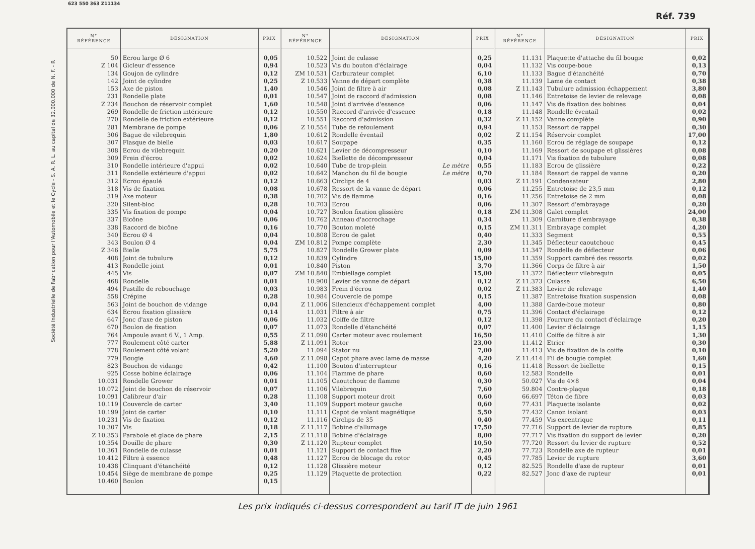623 550 363 Z11134
Réf. 739
Société Industrielle de Fabrication pour l'Automobile et le Cycle - S. A. R. L. au capital de 32.000.000 de N. F. - R
| N° RÉFÉRENCE | DÉSIGNATION | PRIX |
| --- | --- | --- |
| 50 | Ecrou large Ø 6 | 0,05 |
| Z 104 | Gicleur d'essence | 0,94 |
| 134 | Goujon de cylindre | 0,12 |
| 142 | Joint de cylindre | 0,25 |
| 153 | Axe de piston | 1,40 |
| 231 | Rondelle plate | 0,01 |
| Z 234 | Bouchon de réservoir complet | 1,60 |
| 269 | Rondelle de friction intérieure | 0,12 |
| 270 | Rondelle de friction extérieure | 0,12 |
| 281 | Membrane de pompe | 0,06 |
| 306 | Bague de vilebrequin | 1,80 |
| 307 | Flasque de bielle | 0,03 |
| 308 | Ecrou de vilebrequin | 0,20 |
| 309 | Frein d'écrou | 0,02 |
| 310 | Rondelle intérieure d'appui | 0,02 |
| 311 | Rondelle extérieure d'appui | 0,02 |
| 312 | Ecrou épaulé | 0,12 |
| 318 | Vis de fixation | 0,08 |
| 319 | Axe moteur | 0,38 |
| 320 | Silent-bloc | 0,28 |
| 335 | Vis fixation de pompe | 0,04 |
| 337 | Bicône | 0,06 |
| 338 | Raccord de bicône | 0,16 |
| 340 | Ecrou Ø 4 | 0,04 |
| 343 | Boulon Ø 4 | 0,04 |
| Z 346 | Bielle | 5,75 |
| 408 | Joint de tubulure | 0,12 |
| 413 | Rondelle joint | 0,01 |
| 445 | Vis | 0,07 |
| 468 | Rondelle | 0,01 |
| 494 | Pastille de rebouchage | 0,03 |
| 558 | Crépine | 0,28 |
| 563 | Joint de bouchon de vidange | 0,04 |
| 634 | Ecrou fixation glissière | 0,14 |
| 647 | Jonc d'axe de piston | 0,06 |
| 670 | Boulon de fixation | 0,07 |
| 764 | Ampoule avant 6 V., 1 Amp. | 0,55 |
| 777 | Roulement côté carter | 5,88 |
| 778 | Roulement côté volant | 5,20 |
| 779 | Bougie | 4,60 |
| 823 | Bouchon de vidange | 0,42 |
| 925 | Cosse bobine éclairage | 0,06 |
| 10.031 | Rondelle Grower | 0,01 |
| 10.072 | Joint de bouchon de réservoir | 0,07 |
| 10.091 | Calibreur d'air | 0,28 |
| 10.119 | Couvercle de carter | 3,40 |
| 10.199 | Joint de carter | 0,10 |
| 10.231 | Vis de fixation | 0,12 |
| 10.307 | Vis | 0,18 |
| Z 10.353 | Parabole et glace de phare | 2,15 |
| 10.354 | Douille de phare | 0,30 |
| 10.361 | Rondelle de culasse | 0,01 |
| 10.412 | Filtre à essence | 0,48 |
| 10.438 | Clinquant d'étanchéité | 0,12 |
| 10.454 | Siège de membrane de pompe | 0,25 |
| 10.460 | Boulon | 0,15 |
| N° RÉFÉRENCE | DÉSIGNATION | PRIX |
| --- | --- | --- |
| 10.522 | Joint de culasse | 0,25 |
| 10.523 | Vis du bouton d'éclairage | 0,04 |
| ZM 10.531 | Carburateur complet | 6,10 |
| Z 10.533 | Vanne de départ complète | 0,38 |
| 10.546 | Joint de filtre à air | 0,08 |
| 10.547 | Joint de raccord d'admission | 0,08 |
| 10.548 | Joint d'arrivée d'essence | 0,06 |
| 10.550 | Raccord d'arrivée d'essence | 0,18 |
| 10.551 | Raccord d'admission | 0,32 |
| Z 10.554 | Tube de refoulement | 0,94 |
| 10.612 | Rondelle éventail | 0,02 |
| 10.617 | Soupape | 0,35 |
| 10.621 | Levier de décompresseur | 0,10 |
| 10.624 | Biellette de décompresseur | 0,04 |
| 10.640 | Tube de trop-plein Le mètre | 0,55 |
| 10.642 | Manchon du fil de bougie Le mètre | 0,70 |
| 10.663 | Circlips de 4 | 0,03 |
| 10.678 | Ressort de la vanne de départ | 0,06 |
| 10.702 | Vis de flamme | 0,16 |
| 10.703 | Ecrou | 0,06 |
| 10.727 | Boulon fixation glissière | 0,18 |
| 10.762 | Anneau d'accrochage | 0,34 |
| 10.770 | Bouton moleté | 0,15 |
| 10.808 | Ecrou de galet | 0,40 |
| ZM 10.812 | Pompe complète | 2,30 |
| 10.827 | Rondelle Grower plate | 0,09 |
| 10.839 | Cylindre | 15,00 |
| 10.840 | Piston | 3,70 |
| ZM 10.840 | Embiellage complet | 15,00 |
| 10.900 | Levier de vanne de départ | 0,12 |
| 10.983 | Frein d'écrou | 0,02 |
| 10.984 | Couvercle de pompe | 0,15 |
| Z 11.006 | Silencieux d'échappement complet | 4,00 |
| 11.031 | Filtre à air | 0,75 |
| 11.032 | Coiffe de filtre | 0,12 |
| 11.073 | Rondelle d'étanchéité | 0,07 |
| Z 11.090 | Carter moteur avec roulement | 16,50 |
| Z 11.091 | Rotor | 23,00 |
| 11.094 | Stator nu | 7,00 |
| Z 11.098 | Capot phare avec lame de masse | 4,20 |
| 11.100 | Bouton d'interrupteur | 0,16 |
| 11.104 | Flamme de phare | 0,60 |
| 11.105 | Caoutchouc de flamme | 0,30 |
| 11.106 | Vilebrequin | 7,60 |
| 11.108 | Support moteur droit | 0,60 |
| 11.109 | Support moteur gauche | 0,60 |
| 11.111 | Capot de volant magnétique | 5,50 |
| 11.116 | Circlips de 35 | 0,40 |
| Z 11.117 | Bobine d'allumage | 17,50 |
| Z 11.118 | Bobine d'éclairage | 8,00 |
| Z 11.120 | Rupteur complet | 10,50 |
| 11.121 | Support de contact fixe | 2,20 |
| 11.127 | Ecrou de blocage du rotor | 0,45 |
| 11.128 | Glissière moteur | 0,12 |
| 11.129 | Plaquette de protection | 0,22 |
| N° RÉFÉRENCE | DÉSIGNATION | PRIX |
| --- | --- | --- |
| 11.131 | Plaquette d'attache du fil bougie | 0,02 |
| 11.132 | Vis coupe-boue | 0,13 |
| 11.133 | Bague d'étanchéité | 0,70 |
| 11.139 | Lame de contact | 0,38 |
| Z 11.143 | Tubulure admission échappement | 3,80 |
| 11.146 | Entretoise de levier de relevage | 0,08 |
| 11.147 | Vis de fixation des bobines | 0,04 |
| 11.148 | Rondelle éventail | 0,02 |
| Z 11.152 | Vanne complète | 0,90 |
| 11.153 | Ressort de rappel | 0,30 |
| Z 11.154 | Réservoir complet | 17,00 |
| 11.160 | Ecrou de réglage de soupape | 0,12 |
| 11.169 | Ressort de soupape et glissières | 0,08 |
| 11.171 | Vis fixation de tubulure | 0,08 |
| 11.183 | Ecrou de glissière | 0,22 |
| 11.184 | Ressort de rappel de vanne | 0,20 |
| Z 11.191 | Condensateur | 2,80 |
| 11.255 | Entretoise de 23,5 mm | 0,12 |
| 11.256 | Entretoise de 2 mm | 0,08 |
| 11.307 | Ressort d'embrayage | 0,20 |
| ZM 11.308 | Galet complet | 24,00 |
| 11.309 | Garniture d'embrayage | 0,38 |
| ZM 11.311 | Embrayage complet | 4,20 |
| 11.333 | Segment | 0,55 |
| 11.345 | Déflecteur caoutchouc | 0,45 |
| 11.347 | Rondelle de déflecteur | 0,06 |
| 11.359 | Support cambré des ressorts | 0,02 |
| 11.366 | Corps de filtre à air | 1,50 |
| 11.372 | Déflecteur vilebrequin | 0,05 |
| Z 11.373 | Culasse | 6,50 |
| Z 11.383 | Levier de relevage | 1,40 |
| 11.387 | Entretoise fixation suspension | 0,08 |
| 11.388 | Garde-boue moteur | 0,80 |
| 11.396 | Contact d'éclairage | 0,12 |
| 11.398 | Fourrure du contact d'éclairage | 0,20 |
| 11.400 | Levier d'éclairage | 1,15 |
| 11.410 | Coiffe de filtre à air | 1,30 |
| 11.412 | Etrier | 0,30 |
| 11.413 | Vis de fixation de la coiffe | 0,10 |
| Z 11.414 | Fil de bougie complet | 1,60 |
| 11.418 | Ressort de biellette | 0,15 |
| 12.583 | Rondelle | 0,01 |
| 50.027 | Vis de 4×8 | 0,04 |
| 59.804 | Contre-plaque | 0,18 |
| 66.697 | Téton de fibre | 0,03 |
| 77.431 | Plaquette isolante | 0,02 |
| 77.432 | Canon isolant | 0,03 |
| 77.459 | Vis excentrique | 0,11 |
| 77.716 | Support de levier de rupture | 0,85 |
| 77.717 | Vis fixation du support de levier | 0,20 |
| 77.720 | Ressort du levier de rupture | 0,52 |
| 77.723 | Rondelle axe de rupteur | 0,01 |
| 77.785 | Levier de rupture | 3,60 |
| 82.525 | Rondelle d'axe de rupteur | 0,01 |
| 82.527 | Jonc d'axe de rupteur | 0,01 |
Les prix indiqués ci-dessus correspondent au tarif IT de juin 1961